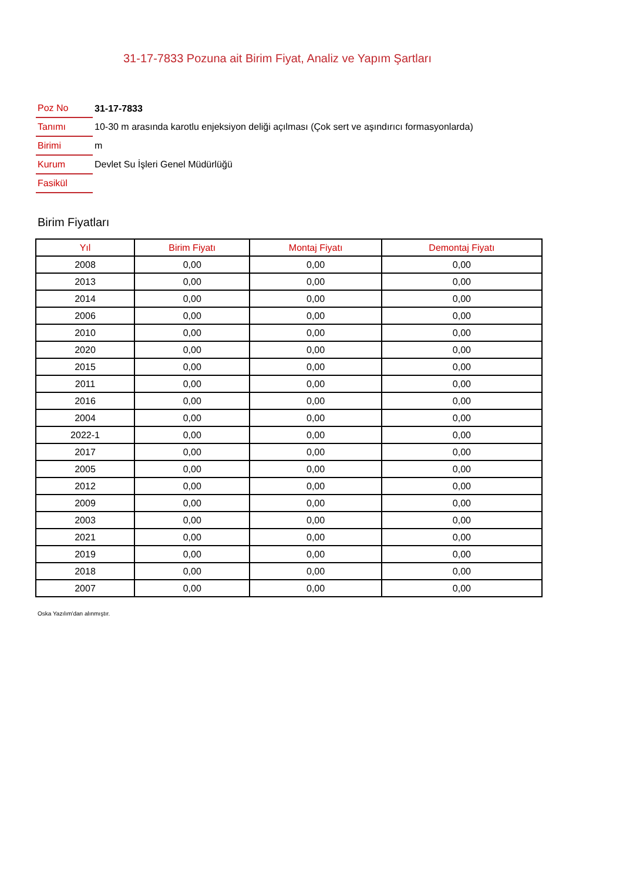31-17-7833 Pozuna ait Birim Fiyat, Analiz ve Yapım Şartları
| Poz No | 31-17-7833 |
| Tanımı | 10-30 m arasında karotlu enjeksiyon deliği açılması (Çok sert ve aşındırıcı formasyonlarda) |
| Birimi | m |
| Kurum | Devlet Su İşleri Genel Müdürlüğü |
| Fasikül | |
Birim Fiyatları
| Yıl | Birim Fiyatı | Montaj Fiyatı | Demontaj Fiyatı |
| --- | --- | --- | --- |
| 2008 | 0,00 | 0,00 | 0,00 |
| 2013 | 0,00 | 0,00 | 0,00 |
| 2014 | 0,00 | 0,00 | 0,00 |
| 2006 | 0,00 | 0,00 | 0,00 |
| 2010 | 0,00 | 0,00 | 0,00 |
| 2020 | 0,00 | 0,00 | 0,00 |
| 2015 | 0,00 | 0,00 | 0,00 |
| 2011 | 0,00 | 0,00 | 0,00 |
| 2016 | 0,00 | 0,00 | 0,00 |
| 2004 | 0,00 | 0,00 | 0,00 |
| 2022-1 | 0,00 | 0,00 | 0,00 |
| 2017 | 0,00 | 0,00 | 0,00 |
| 2005 | 0,00 | 0,00 | 0,00 |
| 2012 | 0,00 | 0,00 | 0,00 |
| 2009 | 0,00 | 0,00 | 0,00 |
| 2003 | 0,00 | 0,00 | 0,00 |
| 2021 | 0,00 | 0,00 | 0,00 |
| 2019 | 0,00 | 0,00 | 0,00 |
| 2018 | 0,00 | 0,00 | 0,00 |
| 2007 | 0,00 | 0,00 | 0,00 |
Oska Yazılım'dan alınmıştır.